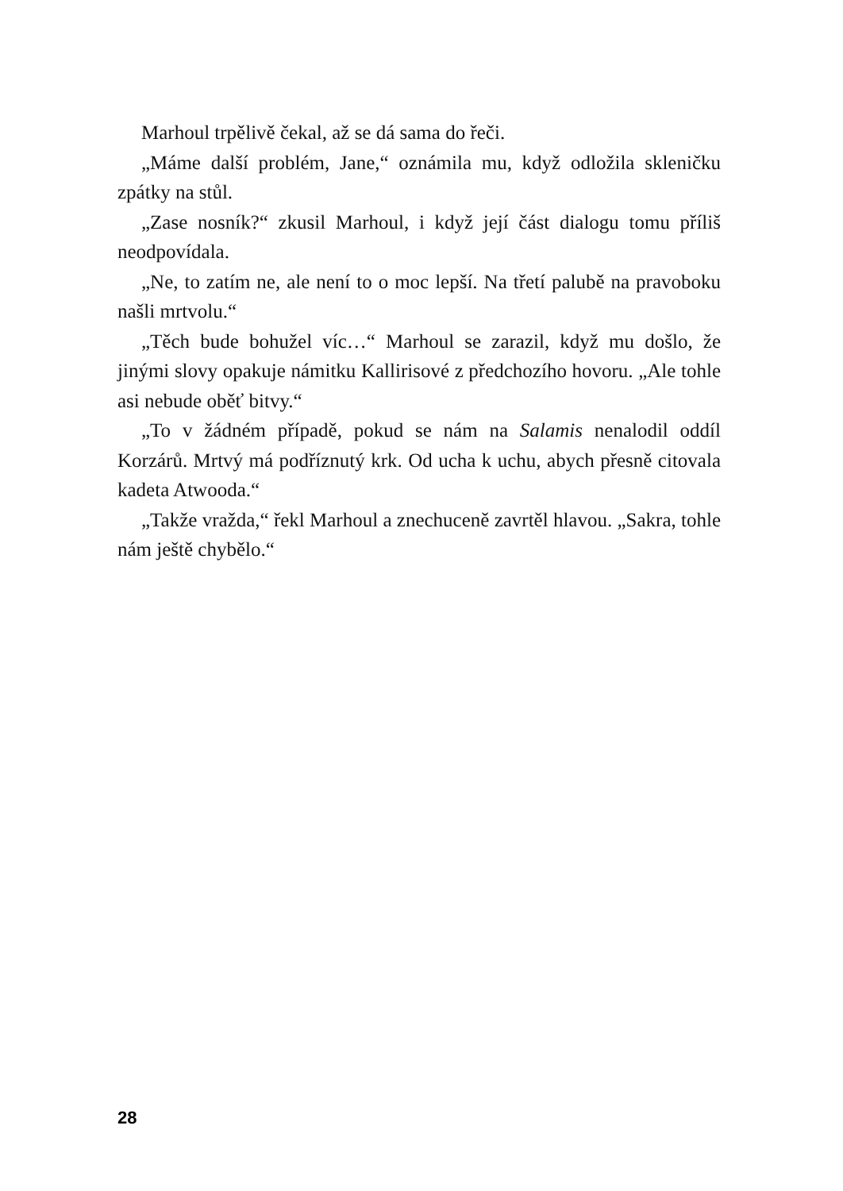Marhoul trpělivě čekal, až se dá sama do řeči.
„Máme další problém, Jane,“ oznámila mu, když odložila skleničku zpátky na stůl.
„Zase nosník?“ zkusil Marhoul, i když její část dialogu tomu příliš neodpovídala.
„Ne, to zatím ne, ale není to o moc lepší. Na třetí palubě na pravoboku našli mrtvolu.“
„Těch bude bohužel víc…“ Marhoul se zarazil, když mu došlo, že jinými slovy opakuje námitku Kallirisové z předchozího hovoru. „Ale tohle asi nebude oběť bitvy.“
„To v žádném případě, pokud se nám na Salamis nenalodil oddíl Korzárů. Mrtvý má podříznutý krk. Od ucha k uchu, abych přesně citovala kadeta Atwooda.“
„Takže vražda,“ řekl Marhoul a znechuceně zavrtěl hlavou. „Sakra, tohle nám ještě chybělo.“
28